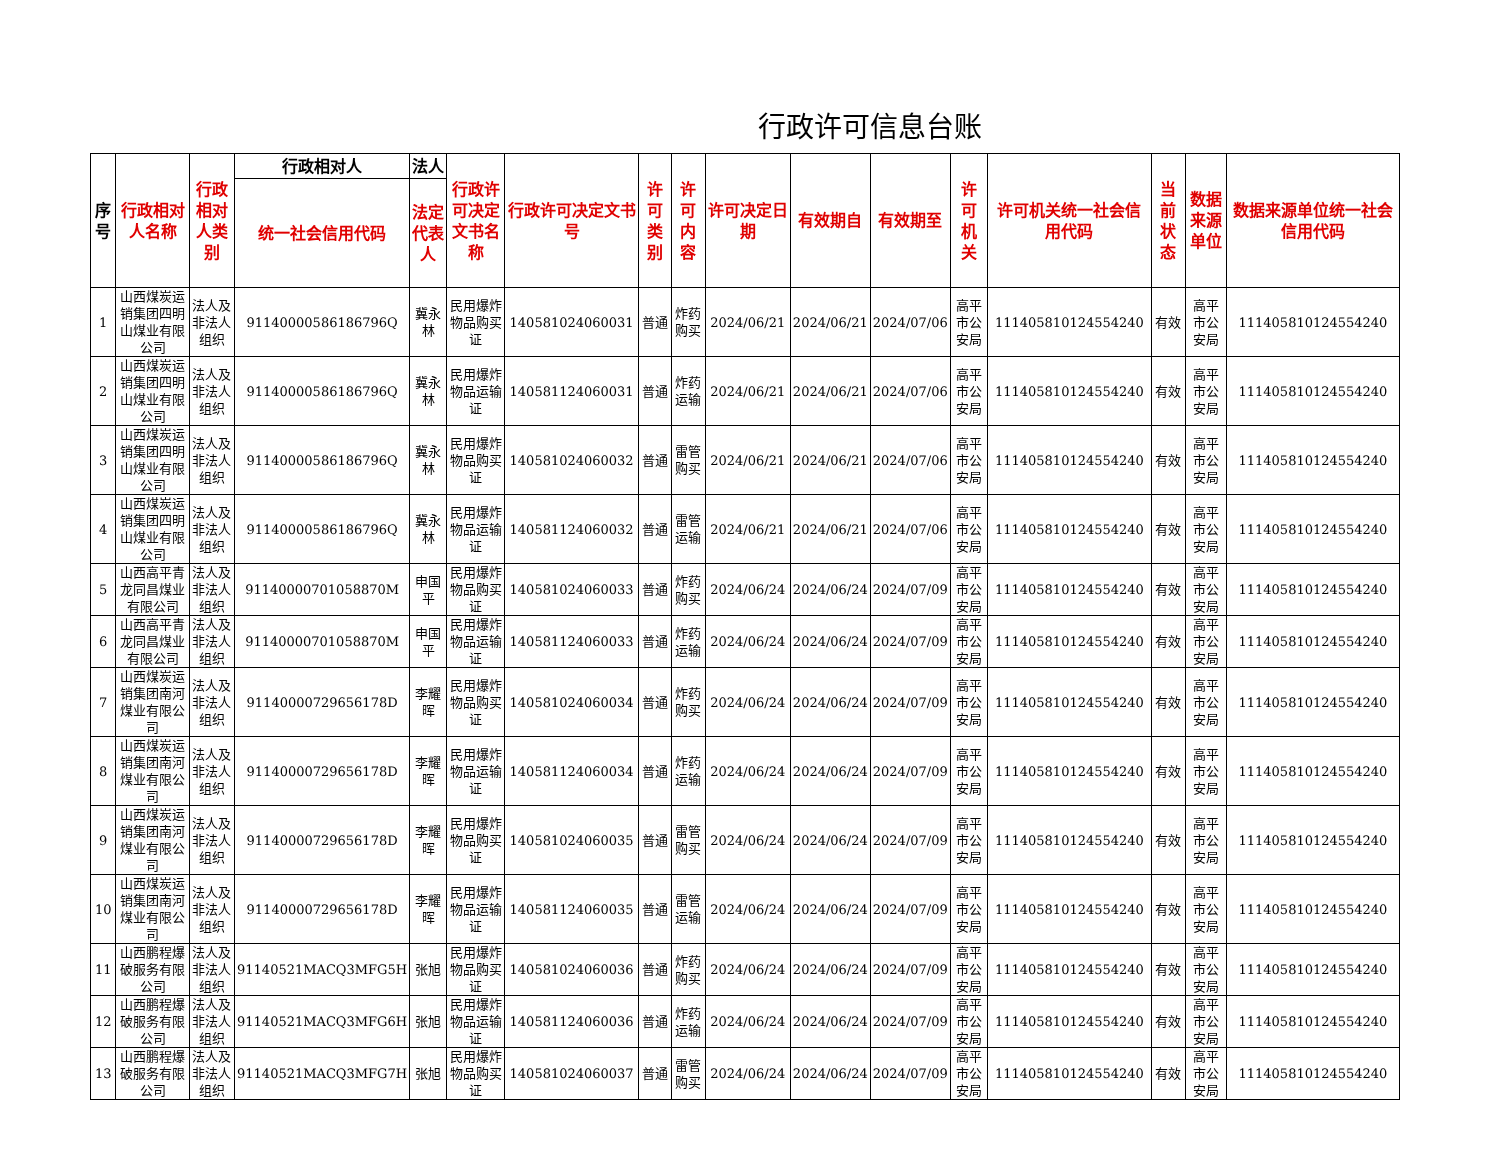行政许可信息台账
| 序号 | 行政相对人名称 | 行政相对人类别 | 行政相对人 | 法人 | 行政许可决定文书名称 | 行政许可决定文书号 | 许可类别 | 许可内容 | 许可决定日期 | 有效期自 | 有效期至 | 许可机关 | 许可机关统一社会信用代码 | 当前状态 | 数据来源单位 | 数据来源单位统一社会信用代码 |
| --- | --- | --- | --- | --- | --- | --- | --- | --- | --- | --- | --- | --- | --- | --- | --- | --- |
| | | | 统一社会信用代码 | 法定代表人 | | | | | | | | | | | | |
| 1 | 山西煤炭运销集团四明山煤业有限公司 | 法人及非法人组织 | 91140000586186796Q | 冀永林 | 民用爆炸物品购买证 | 140581024060031 | 普通 | 炸药购买 | 2024/06/21 | 2024/06/21 | 2024/07/06 | 高平市公安局 | 111405810124554240 | 有效 | 高平市公安局 | 111405810124554240 |
| 2 | 山西煤炭运销集团四明山煤业有限公司 | 法人及非法人组织 | 91140000586186796Q | 冀永林 | 民用爆炸物品运输证 | 140581124060031 | 普通 | 炸药运输 | 2024/06/21 | 2024/06/21 | 2024/07/06 | 高平市公安局 | 111405810124554240 | 有效 | 高平市公安局 | 111405810124554240 |
| 3 | 山西煤炭运销集团四明山煤业有限公司 | 法人及非法人组织 | 91140000586186796Q | 冀永林 | 民用爆炸物品购买证 | 140581024060032 | 普通 | 雷管购买 | 2024/06/21 | 2024/06/21 | 2024/07/06 | 高平市公安局 | 111405810124554240 | 有效 | 高平市公安局 | 111405810124554240 |
| 4 | 山西煤炭运销集团四明山煤业有限公司 | 法人及非法人组织 | 91140000586186796Q | 冀永林 | 民用爆炸物品运输证 | 140581124060032 | 普通 | 雷管运输 | 2024/06/21 | 2024/06/21 | 2024/07/06 | 高平市公安局 | 111405810124554240 | 有效 | 高平市公安局 | 111405810124554240 |
| 5 | 山西高平青龙同昌煤业有限公司 | 法人及非法人组织 | 91140000701058870M | 申国平 | 民用爆炸物品购买证 | 140581024060033 | 普通 | 炸药购买 | 2024/06/24 | 2024/06/24 | 2024/07/09 | 高平市公安局 | 111405810124554240 | 有效 | 高平市公安局 | 111405810124554240 |
| 6 | 山西高平青龙同昌煤业有限公司 | 法人及非法人组织 | 91140000701058870M | 申国平 | 民用爆炸物品运输证 | 140581124060033 | 普通 | 炸药运输 | 2024/06/24 | 2024/06/24 | 2024/07/09 | 高平市公安局 | 111405810124554240 | 有效 | 高平市公安局 | 111405810124554240 |
| 7 | 山西煤炭运销集团南河煤业有限公司 | 法人及非法人组织 | 91140000729656178D | 李耀晖 | 民用爆炸物品购买证 | 140581024060034 | 普通 | 炸药购买 | 2024/06/24 | 2024/06/24 | 2024/07/09 | 高平市公安局 | 111405810124554240 | 有效 | 高平市公安局 | 111405810124554240 |
| 8 | 山西煤炭运销集团南河煤业有限公司 | 法人及非法人组织 | 91140000729656178D | 李耀晖 | 民用爆炸物品运输证 | 140581124060034 | 普通 | 炸药运输 | 2024/06/24 | 2024/06/24 | 2024/07/09 | 高平市公安局 | 111405810124554240 | 有效 | 高平市公安局 | 111405810124554240 |
| 9 | 山西煤炭运销集团南河煤业有限公司 | 法人及非法人组织 | 91140000729656178D | 李耀晖 | 民用爆炸物品购买证 | 140581024060035 | 普通 | 雷管购买 | 2024/06/24 | 2024/06/24 | 2024/07/09 | 高平市公安局 | 111405810124554240 | 有效 | 高平市公安局 | 111405810124554240 |
| 10 | 山西煤炭运销集团南河煤业有限公司 | 法人及非法人组织 | 91140000729656178D | 李耀晖 | 民用爆炸物品运输证 | 140581124060035 | 普通 | 雷管运输 | 2024/06/24 | 2024/06/24 | 2024/07/09 | 高平市公安局 | 111405810124554240 | 有效 | 高平市公安局 | 111405810124554240 |
| 11 | 山西鹏程爆破服务有限公司 | 法人及非法人组织 | 91140521MACQ3MFG5H | 张旭 | 民用爆炸物品购买证 | 140581024060036 | 普通 | 炸药购买 | 2024/06/24 | 2024/06/24 | 2024/07/09 | 高平市公安局 | 111405810124554240 | 有效 | 高平市公安局 | 111405810124554240 |
| 12 | 山西鹏程爆破服务有限公司 | 法人及非法人组织 | 91140521MACQ3MFG6H | 张旭 | 民用爆炸物品运输证 | 140581124060036 | 普通 | 炸药运输 | 2024/06/24 | 2024/06/24 | 2024/07/09 | 高平市公安局 | 111405810124554240 | 有效 | 高平市公安局 | 111405810124554240 |
| 13 | 山西鹏程爆破服务有限公司 | 法人及非法人组织 | 91140521MACQ3MFG7H | 张旭 | 民用爆炸物品购买证 | 140581024060037 | 普通 | 雷管购买 | 2024/06/24 | 2024/06/24 | 2024/07/09 | 高平市公安局 | 111405810124554240 | 有效 | 高平市公安局 | 111405810124554240 |